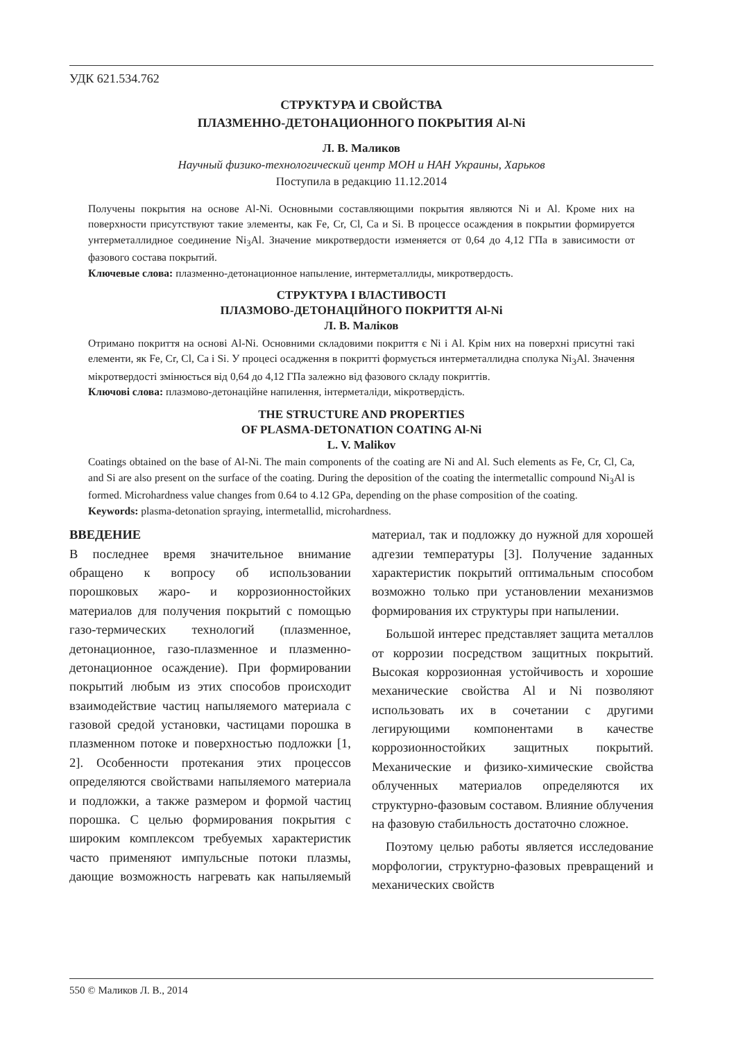УДК 621.534.762
СТРУКТУРА И СВОЙСТВА
ПЛАЗМЕННО-ДЕТОНАЦИОННОГО ПОКРЫТИЯ Al-Ni
Л. В. Маликов
Научный физико-технологический центр МОН и НАН Украины, Харьков
Поступила в редакцию 11.12.2014
Получены покрытия на основе Al-Ni. Основными составляющими покрытия являются Ni и Al. Кроме них на поверхности присутствуют такие элементы, как Fe, Cr, Cl, Ca и Si. В процессе осаждения в покрытии формируется унтерметаллидное соединение Ni<sub>3</sub>Al. Значение микротвердости изменяется от 0,64 до 4,12 ГПа в зависимости от фазового состава покрытий.
Ключевые слова: плазменно-детонационное напыление, интерметаллиды, микротвердость.
СТРУКТУРА І ВЛАСТИВОСТІ
ПЛАЗМОВО-ДЕТОНАЦІЙНОГО ПОКРИТТЯ Al-Ni
Л. В. Маліков
Отримано покриття на основі Al-Ni. Основними складовими покриття є Ni і Al. Крім них на поверхні присутні такі елементи, як Fe, Cr, Cl, Ca і Si. У процесі осадження в покритті формується интерметаллидна сполука Ni<sub>3</sub>Al. Значення мікротвердості змінюється від 0,64 до 4,12 ГПа залежно від фазового складу покриттів.
Ключові слова: плазмово-детонаційне напилення, інтерметаліди, мікротвердість.
THE STRUCTURE AND PROPERTIES
OF PLASMA-DETONATION COATING Al-Ni
L. V. Malikov
Coatings obtained on the base of Al-Ni. The main components of the coating are Ni and Al. Such elements as Fe, Cr, Cl, Ca, and Si are also present on the surface of the coating. During the deposition of the coating the intermetallic compound Ni<sub>3</sub>Al is formed. Microhardness value changes from 0.64 to 4.12 GPa, depending on the phase composition of the coating.
Keywords: plasma-detonation spraying, intermetallid, microhardness.
ВВЕДЕНИЕ
В последнее время значительное внимание обращено к вопросу об использовании порошковых жаро- и коррозионностойких материалов для получения покрытий с помощью газо-термических технологий (плазменное, детонационное, газо-плазменное и плазменно-детонационное осаждение). При формировании покрытий любым из этих способов происходит взаимодействие частиц напыляемого материала с газовой средой установки, частицами порошка в плазменном потоке и поверхностью подложки [1, 2]. Особенности протекания этих процессов определяются свойствами напыляемого материала и подложки, а также размером и формой частиц порошка. С целью формирования покрытия с широким комплексом требуемых характеристик часто применяют импульсные потоки плазмы, дающие возможность нагревать как напыляемый материал, так и подложку до нужной для хорошей адгезии температуры [3]. Получение заданных характеристик покрытий оптимальным способом возможно только при установлении механизмов формирования их структуры при напылении.
Большой интерес представляет защита металлов от коррозии посредством защитных покрытий. Высокая коррозионная устойчивость и хорошие механические свойства Al и Ni позволяют использовать их в сочетании с другими легирующими компонентами в качестве коррозионностойких защитных покрытий. Механические и физико-химические свойства облученных материалов определяются их структурно-фазовым составом. Влияние облучения на фазовую стабильность достаточно сложное.
Поэтому целью работы является исследование морфологии, структурно-фазовых превращений и механических свойств
550 © Маликов Л. В., 2014